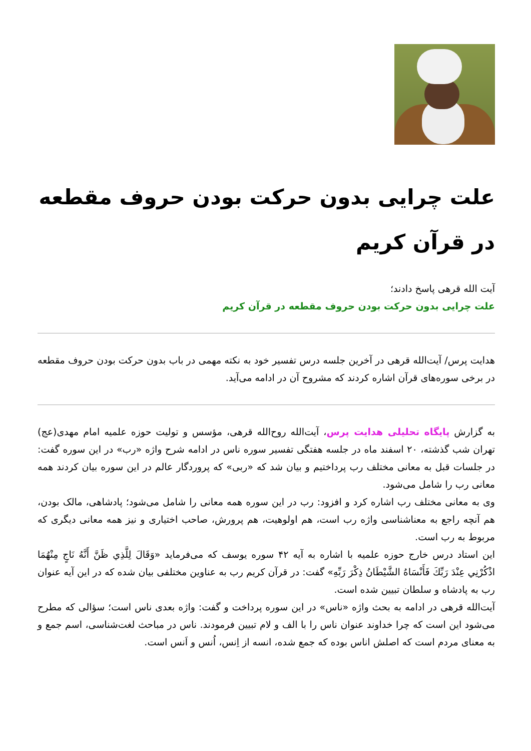علت چرایی بدون حرکت بودن حروف مقطعه در قرآن کریم
آیت الله قرهی پاسخ دادند؛
علت چرایی بدون حرکت بودن حروف مقطعه در قرآن کریم
هدایت پرس/ آیت‌الله قرهی در آخرین جلسه درس تفسیر خود به نکته مهمی در باب بدون حرکت بودن حروف مقطعه در برخی سوره‌های قرآن اشاره کردند که مشروح آن در ادامه می‌آید.
به گزارش پایگاه تحلیلی هدایت پرس، آیت‌الله روح‌الله قرهی، مؤسس و تولیت حوزه علمیه امام مهدی(عج) تهران شب گذشته، ۲۰ اسفند ماه در جلسه هفتگی تفسیر سوره ناس در ادامه شرح واژه «رب» در این سوره گفت: در جلسات قبل به معانی مختلف رب پرداختیم و بیان شد که «ربی» که پروردگار عالم در این سوره بیان کردند همه معانی رب را شامل می‌شود.
وی به معانی مختلف رب اشاره کرد و افزود: رب در این سوره همه معانی را شامل می‌شود؛ پادشاهی، مالک بودن، هم آنچه راجع به معناشناسی واژه رب است، هم اولوهیت، هم پرورش، صاحب اختیاری و نیز همه معانی دیگری که مربوط به رب است.
این استاد درس خارج حوزه علمیه با اشاره به آیه ۴۲ سوره یوسف که می‌فرماید «وَقَالَ لِلَّذِي ظَنَّ أَنَّهُ نَاجٍ مِنْهُمَا اذْكُرْنِي عِنْدَ رَبِّكَ فَأَنْسَاهُ الشَّيْطَانُ ذِكْرَ رَبِّهِ» گفت: در قرآن کریم رب به عناوین مختلفی بیان شده که در این آیه عنوان رب به پادشاه و سلطان تبیین شده است.
آیت‌الله قرهی در ادامه به بحث واژه «ناس» در این سوره پرداخت و گفت: واژه بعدی ناس است؛ سؤالی که مطرح می‌شود این است که چرا خداوند عنوان ناس را با الف و لام تبیین فرمودند. ناس در مباحث لغت‌شناسی، اسم جمع و به معنای مردم است که اصلش اناس بوده که جمع شده، انسه از اِنس، اُنس و اَنس است.